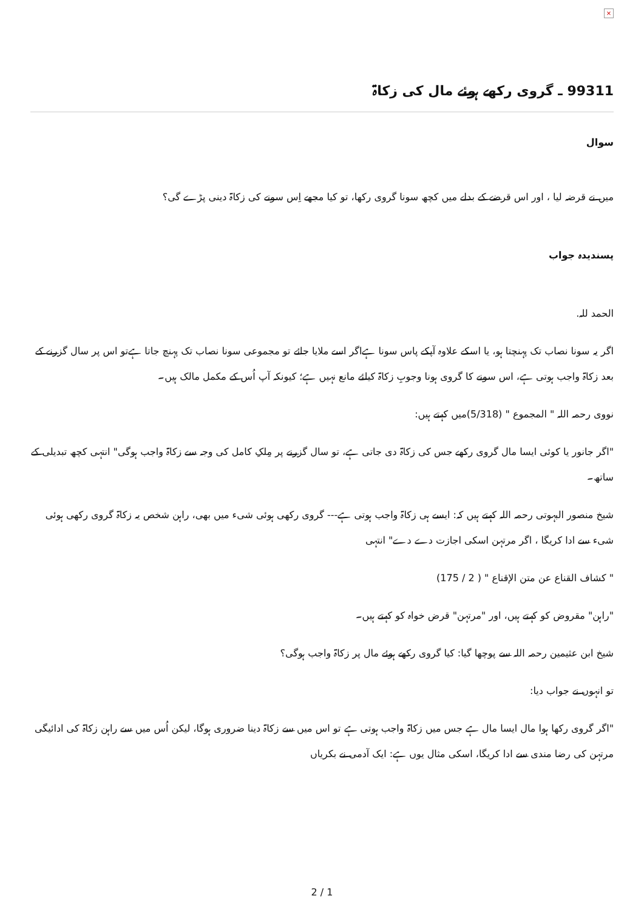×
99311 ـ گروی رکھے ہوئے مال کی زکاۃ
سوال
میں نے قرضہ لیا ، اور اس قرضے کے بدلے میں کچھ سونا گروی رکھا، تو کیا مجھے اِس سونے کی زکاۃ دینی پڑے گی؟
پسندیدہ جواب
الحمد للہ.
اگر یہ سونا نصاب تک پہنچتا ہو، یا اسکے علاوہ آپکے پاس سونا ہےاگر اسے ملایا جائے تو مجموعی سونا نصاب تک پہنچ جاتا ہےتو اس پر سال گزرنے کے بعد زکاۃ واجب ہوتی ہے، اس سونے کا گروی ہونا وجوبِ زکاۃ کیلئے مانع نہیں ہے؛ کیونکہ آپ اُس کے مکمل مالک ہیں۔
نووی رحمہ اللہ " المجموع " (5/318)میں کہتے ہیں:
"اگر جانور یا کوئی ایسا مال گروی رکھے جس کی زکاۃ دی جاتی ہے، تو سال گزرنے پر مِلکِ کامل کی وجہ سے زکاۃ واجب ہوگی" انتہی کچھ تبدیلی کے ساتھ۔
شیخ منصور البہوتی رحمہ اللہ کہتے ہیں کہ: ایسے ہی زکاۃ واجب ہوتی ہے--- گروی رکھی ہوئی شیء میں بھی، راہن شخص یہ زکاۃ گروی رکھی ہوئی شیء سے ادا کریگا ، اگر مرتہن اسکی اجازت دے دے" انتہی
" کشاف القناع عن متن الإقناع " ( 2 / 175)
"راہن" مقروض کو کہتے ہیں، اور "مرتہن" قرض خواہ کو کہتے ہیں۔
شیخ ابن عثیمین رحمہ اللہ سے پوچھا گیا: کیا گروی رکھے ہوئے مال پر زکاۃ واجب ہوگی؟
تو انہوں نے جواب دیا:
"اگر گروی رکھا ہوا مال ایسا مال ہے جس میں زکاۃ واجب ہوتی ہے تو اس میں سے زکاۃ دینا ضروری ہوگا، لیکن اُس میں سے راہن زکاۃ کی ادائیگی مرتہن کی رضا مندی سے ادا کریگا، اسکی مثال یوں ہے: ایک آدمی نے بکریاں
2 / 1